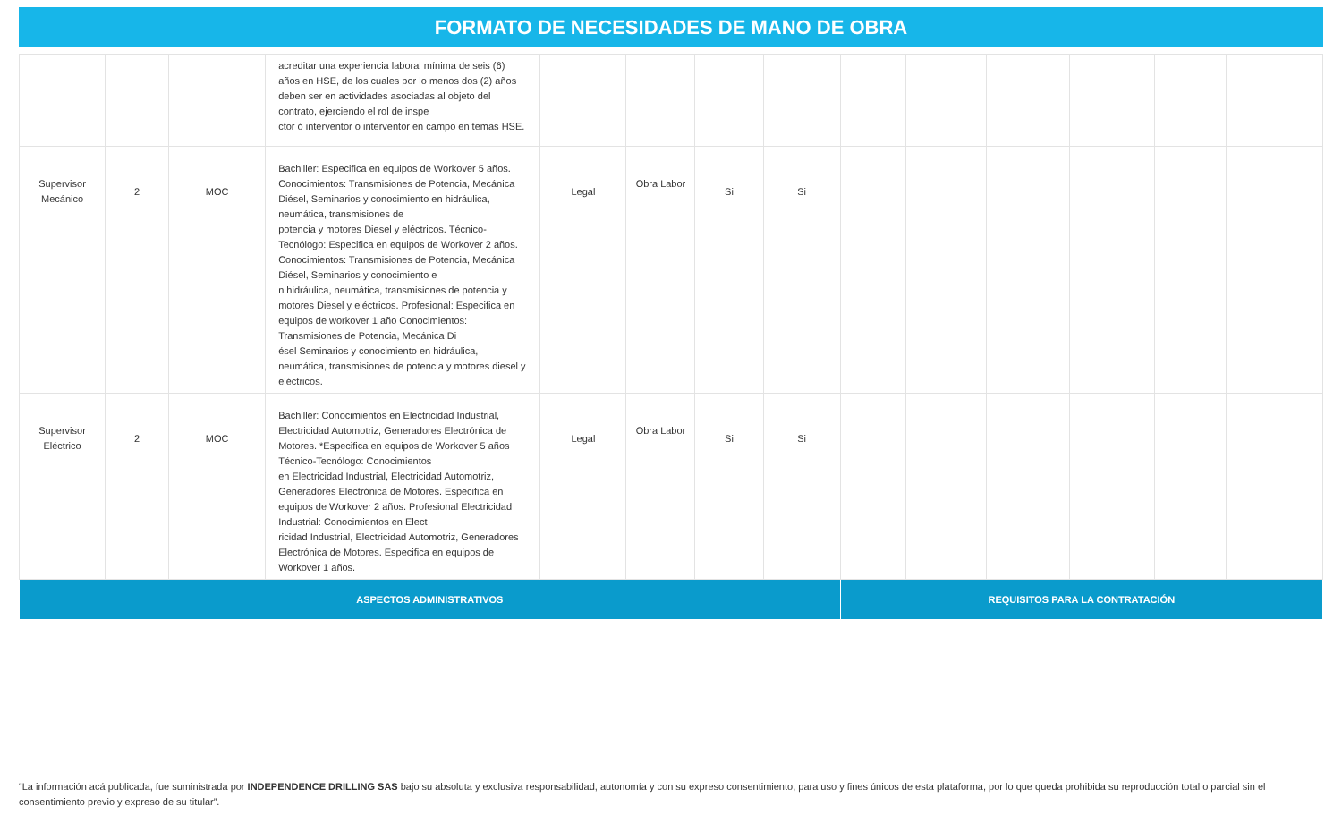FORMATO DE NECESIDADES DE MANO DE OBRA
| | | | acreditar una experiencia laboral mínima de seis (6) años en HSE, de los cuales por lo menos dos (2) años deben ser en actividades asociadas al objeto del contrato, ejerciendo el rol de inspe ctor ó interventor o interventor en campo en temas HSE. | | | | | | | | | | |
| Supervisor Mecánico | 2 | MOC | Bachiller: Especifica en equipos de Workover 5 años. Conocimientos: Transmisiones de Potencia, Mecánica Diésel, Seminarios y conocimiento en hidráulica, neumática, transmisiones de potencia y motores Diesel y eléctricos. Técnico-Tecnólogo: Especifica en equipos de Workover 2 años. Conocimientos: Transmisiones de Potencia, Mecánica Diésel, Seminarios y conocimiento e n hidráulica, neumática, transmisiones de potencia y motores Diesel y eléctricos. Profesional: Especifica en equipos de workover 1 año Conocimientos: Transmisiones de Potencia, Mecánica Di ésel Seminarios y conocimiento en hidráulica, neumática, transmisiones de potencia y motores diesel y eléctricos. | Legal | Obra Labor | Si | Si | | | | | | |
| Supervisor Eléctrico | 2 | MOC | Bachiller: Conocimientos en Electricidad Industrial, Electricidad Automotriz, Generadores Electrónica de Motores. *Especifica en equipos de Workover 5 años Técnico-Tecnólogo: Conocimientos en Electricidad Industrial, Electricidad Automotriz, Generadores Electrónica de Motores. Especifica en equipos de Workover 2 años. Profesional Electricidad Industrial: Conocimientos en Elect ricidad Industrial, Electricidad Automotriz, Generadores Electrónica de Motores. Especifica en equipos de Workover 1 años. | Legal | Obra Labor | Si | Si | | | | | | |
| ASPECTOS ADMINISTRATIVOS | | | | | | | | REQUISITOS PARA LA CONTRATACIÓN | | | | | |
“La información acá publicada, fue suministrada por INDEPENDENCE DRILLING SAS bajo su absoluta y exclusiva responsabilidad, autonomía y con su expreso consentimiento, para uso y fines únicos de esta plataforma, por lo que queda prohibida su reproducción total o parcial sin el consentimiento previo y expreso de su titular”.